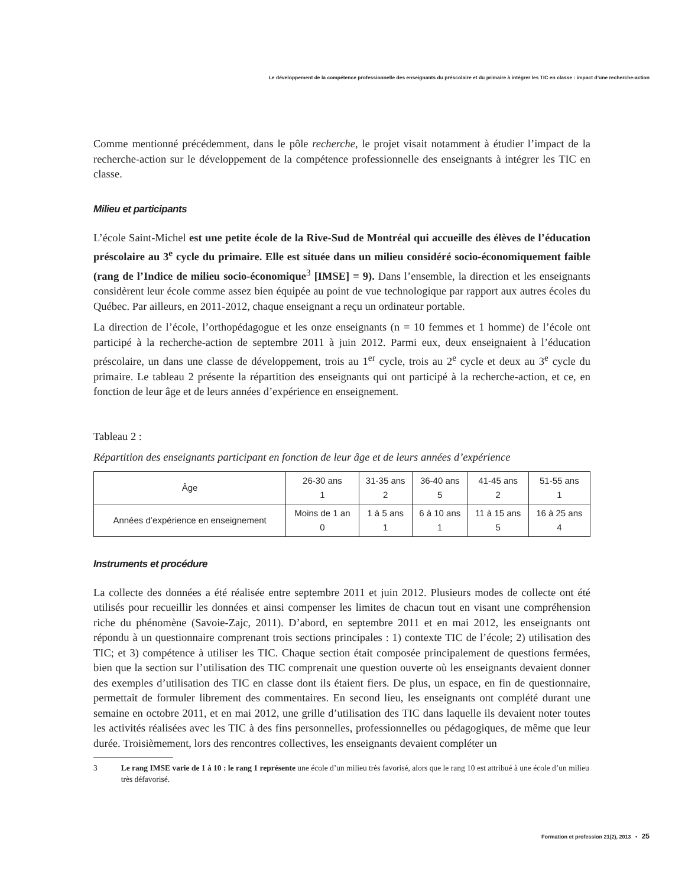Le développement de la compétence professionnelle des enseignants du préscolaire et du primaire à intégrer les TIC en classe : impact d’une recherche-action
Comme mentionné précédemment, dans le pôle recherche, le projet visait notamment à étudier l’impact de la recherche-action sur le développement de la compétence professionnelle des enseignants à intégrer les TIC en classe.
Milieu et participants
L’école Saint-Michel est une petite école de la Rive-Sud de Montréal qui accueille des élèves de l’éducation préscolaire au 3<sup>e</sup> cycle du primaire. Elle est située dans un milieu considéré socio-économiquement faible (rang de l’Indice de milieu socio-économique<sup>3</sup> [IMSE] = 9). Dans l’ensemble, la direction et les enseignants considèrent leur école comme assez bien équipée au point de vue technologique par rapport aux autres écoles du Québec. Par ailleurs, en 2011-2012, chaque enseignant a reçu un ordinateur portable.
La direction de l’école, l’orthopédagogue et les onze enseignants (n = 10 femmes et 1 homme) de l’école ont participé à la recherche-action de septembre 2011 à juin 2012. Parmi eux, deux enseignaient à l’éducation préscolaire, un dans une classe de développement, trois au 1<sup>er</sup> cycle, trois au 2<sup>e</sup> cycle et deux au 3<sup>e</sup> cycle du primaire. Le tableau 2 présente la répartition des enseignants qui ont participé à la recherche-action, et ce, en fonction de leur âge et de leurs années d’expérience en enseignement.
Tableau 2 :
Répartition des enseignants participant en fonction de leur âge et de leurs années d’expérience
| Âge | 26-30 ans 1 | 31-35 ans 2 | 36-40 ans 5 | 41-45 ans 2 | 51-55 ans 1 |
| Années d’expérience en enseignement | Moins de 1 an 0 | 1 à 5 ans 1 | 6 à 10 ans 1 | 11 à 15 ans 5 | 16 à 25 ans 4 |
Instruments et procédure
La collecte des données a été réalisée entre septembre 2011 et juin 2012. Plusieurs modes de collecte ont été utilisés pour recueillir les données et ainsi compenser les limites de chacun tout en visant une compréhension riche du phénomène (Savoie-Zajc, 2011). D’abord, en septembre 2011 et en mai 2012, les enseignants ont répondu à un questionnaire comprenant trois sections principales : 1) contexte TIC de l’école; 2) utilisation des TIC; et 3) compétence à utiliser les TIC. Chaque section était composée principalement de questions fermées, bien que la section sur l’utilisation des TIC comprenait une question ouverte où les enseignants devaient donner des exemples d’utilisation des TIC en classe dont ils étaient fiers. De plus, un espace, en fin de questionnaire, permettait de formuler librement des commentaires. En second lieu, les enseignants ont complété durant une semaine en octobre 2011, et en mai 2012, une grille d’utilisation des TIC dans laquelle ils devaient noter toutes les activités réalisées avec les TIC à des fins personnelles, professionnelles ou pédagogiques, de même que leur durée. Troisièmement, lors des rencontres collectives, les enseignants devaient compléter un
3 Le rang IMSE varie de 1 à 10 : le rang 1 représente une école d’un milieu très favorisé, alors que le rang 10 est attribué à une école d’un milieu très défavorisé.
Formation et profession 21(2), 2013 • 25